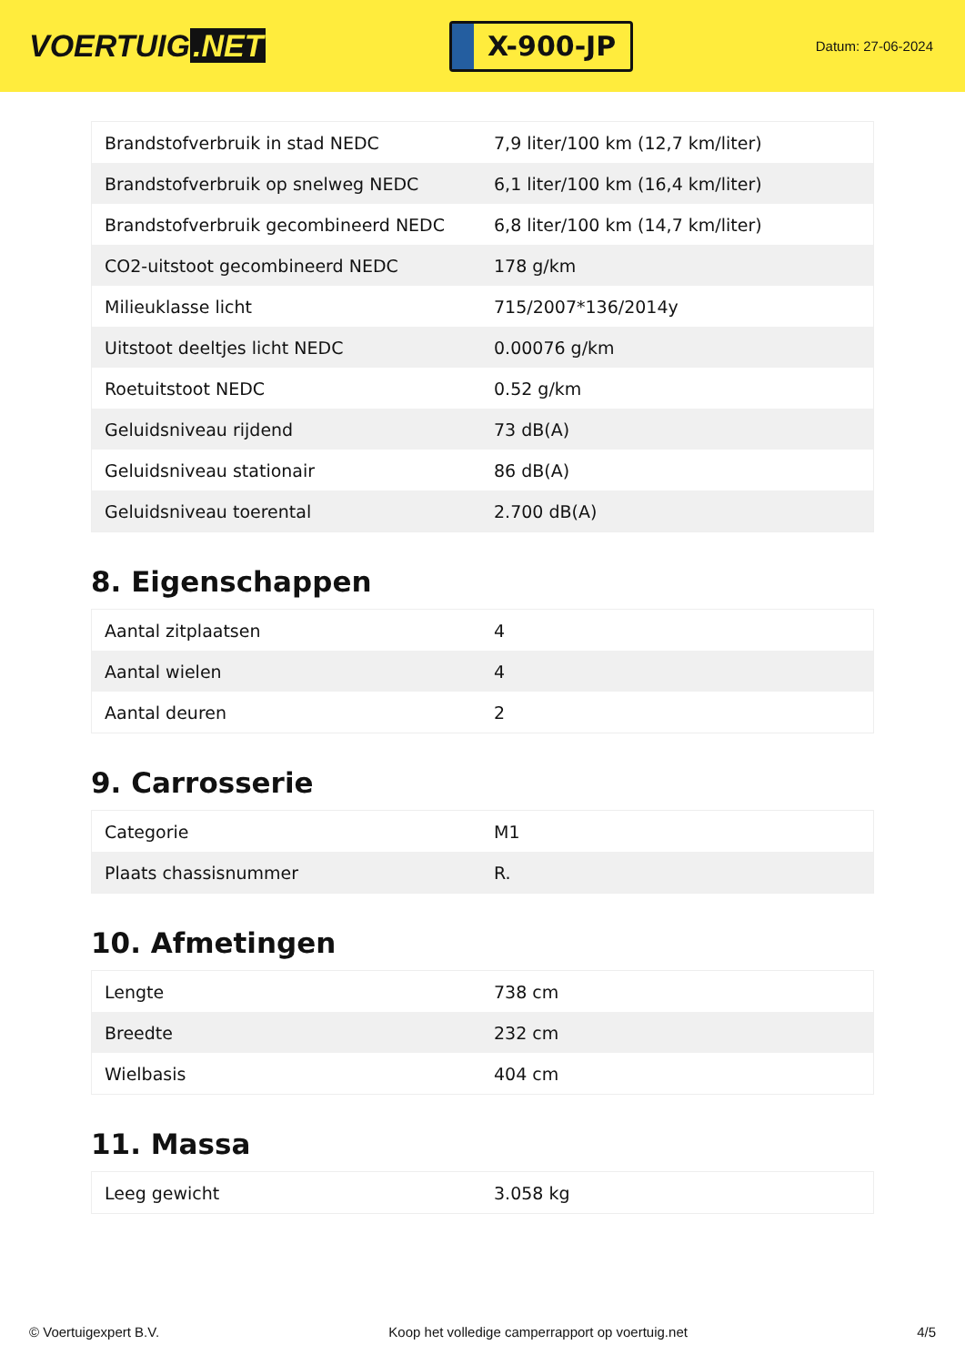VOERTUIG.NET
X-900-JP
Datum: 27-06-2024
| Brandstofverbruik in stad NEDC | 7,9 liter/100 km (12,7 km/liter) |
| Brandstofverbruik op snelweg NEDC | 6,1 liter/100 km (16,4 km/liter) |
| Brandstofverbruik gecombineerd NEDC | 6,8 liter/100 km (14,7 km/liter) |
| CO2-uitstoot gecombineerd NEDC | 178 g/km |
| Milieuklasse licht | 715/2007*136/2014y |
| Uitstoot deeltjes licht NEDC | 0.00076 g/km |
| Roetuitstoot NEDC | 0.52 g/km |
| Geluidsniveau rijdend | 73 dB(A) |
| Geluidsniveau stationair | 86 dB(A) |
| Geluidsniveau toerental | 2.700 dB(A) |
8. Eigenschappen
| Aantal zitplaatsen | 4 |
| Aantal wielen | 4 |
| Aantal deuren | 2 |
9. Carrosserie
| Categorie | M1 |
| Plaats chassisnummer | R. |
10. Afmetingen
| Lengte | 738 cm |
| Breedte | 232 cm |
| Wielbasis | 404 cm |
11. Massa
| Leeg gewicht | 3.058 kg |
© Voertuigexpert B.V. Koop het volledige camperrapport op voertuig.net 4/5